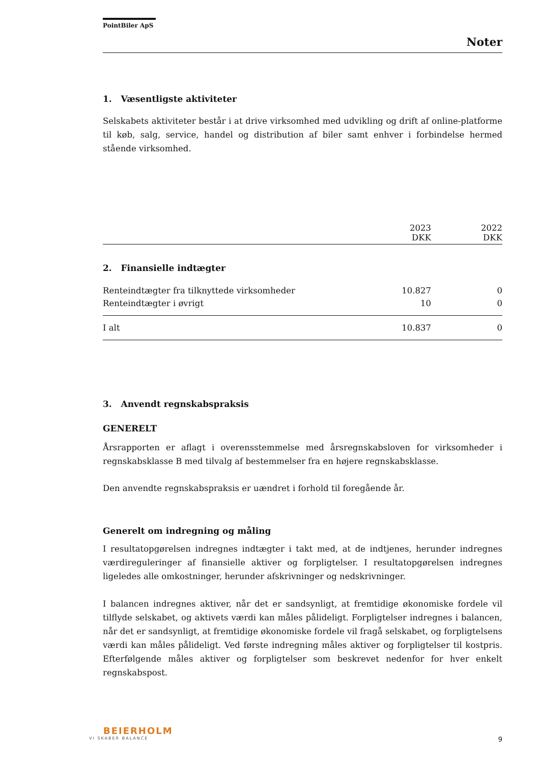PointBiler ApS
Noter
1. Væsentligste aktiviteter
Selskabets aktiviteter består i at drive virksomhed med udvikling og drift af online-platforme til køb, salg, service, handel og distribution af biler samt enhver i forbindelse hermed stående virksomhed.
| | 2023 DKK | 2022 DKK |
| --- | --- | --- |
| 2. Finansielle indtægter | | |
| Renteindtægter fra tilknyttede virksomheder | 10.827 | 0 |
| Renteindtægter i øvrigt | 10 | 0 |
| I alt | 10.837 | 0 |
3. Anvendt regnskabspraksis
GENERELT
Årsrapporten er aflagt i overensstemmelse med årsregnskabsloven for virksomheder i regnskabsklasse B med tilvalg af bestemmelser fra en højere regnskabsklasse.
Den anvendte regnskabspraksis er uændret i forhold til foregående år.
Generelt om indregning og måling
I resultatopgørelsen indregnes indtægter i takt med, at de indtjenes, herunder indregnes værdireguleringer af finansielle aktiver og forpligtelser. I resultatopgørelsen indregnes ligeledes alle omkostninger, herunder afskrivninger og nedskrivninger.
I balancen indregnes aktiver, når det er sandsynligt, at fremtidige økonomiske fordele vil tilflyde selskabet, og aktivets værdi kan måles pålideligt. Forpligtelser indregnes i balancen, når det er sandsynligt, at fremtidige økonomiske fordele vil fragå selskabet, og forpligtelsens værdi kan måles pålideligt. Ved første indregning måles aktiver og forpligtelser til kostpris. Efterfølgende måles aktiver og forpligtelser som beskrevet nedenfor for hver enkelt regnskabspost.
BEIERHOLM
VI SKABER BALANCE
9